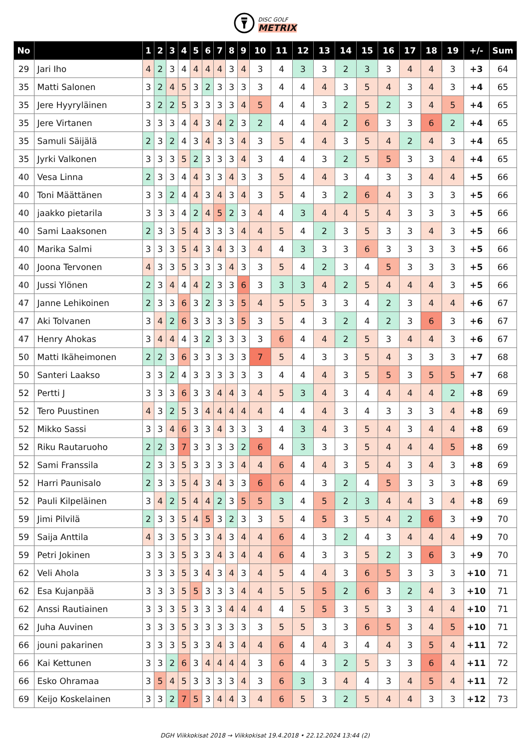DISC GOLF
METRIX
| No | | 1 | 2 | 3 | 4 | 5 | 6 | 7 | 8 | 9 | 10 | 11 | 12 | 13 | 14 | 15 | 16 | 17 | 18 | 19 | +/- | Sum |
| --- | --- | --- | --- | --- | --- | --- | --- | --- | --- | --- | --- | --- | --- | --- | --- | --- | --- | --- | --- | --- | --- | --- |
| 29 | Jari Iho | 4 | 2 | 3 | 4 | 4 | 4 | 4 | 3 | 4 | 3 | 4 | 3 | 3 | 2 | 3 | 3 | 4 | 4 | 3 | +3 | 64 |
| 35 | Matti Salonen | 3 | 2 | 4 | 5 | 3 | 2 | 3 | 3 | 3 | 3 | 4 | 4 | 4 | 3 | 5 | 4 | 3 | 4 | 3 | +4 | 65 |
| 35 | Jere Hyyryläinen | 3 | 2 | 2 | 5 | 3 | 3 | 3 | 3 | 4 | 5 | 4 | 4 | 3 | 2 | 5 | 2 | 3 | 4 | 5 | +4 | 65 |
| 35 | Jere Virtanen | 3 | 3 | 3 | 4 | 4 | 3 | 4 | 2 | 3 | 2 | 4 | 4 | 4 | 2 | 6 | 3 | 3 | 6 | 2 | +4 | 65 |
| 35 | Samuli Säijälä | 2 | 3 | 2 | 4 | 3 | 4 | 3 | 3 | 4 | 3 | 5 | 4 | 4 | 3 | 5 | 4 | 2 | 4 | 3 | +4 | 65 |
| 35 | Jyrki Valkonen | 3 | 3 | 3 | 5 | 2 | 3 | 3 | 3 | 4 | 3 | 4 | 4 | 3 | 2 | 5 | 5 | 3 | 3 | 4 | +4 | 65 |
| 40 | Vesa Linna | 2 | 3 | 3 | 4 | 4 | 3 | 3 | 4 | 3 | 3 | 5 | 4 | 4 | 3 | 4 | 3 | 3 | 4 | 4 | +5 | 66 |
| 40 | Toni Määttänen | 3 | 3 | 2 | 4 | 4 | 3 | 4 | 3 | 4 | 3 | 5 | 4 | 3 | 2 | 6 | 4 | 3 | 3 | 3 | +5 | 66 |
| 40 | jaakko pietarila | 3 | 3 | 3 | 4 | 2 | 4 | 5 | 2 | 3 | 4 | 4 | 3 | 4 | 4 | 5 | 4 | 3 | 3 | 3 | +5 | 66 |
| 40 | Sami Laaksonen | 2 | 3 | 3 | 5 | 4 | 3 | 3 | 3 | 4 | 4 | 5 | 4 | 2 | 3 | 5 | 3 | 3 | 4 | 3 | +5 | 66 |
| 40 | Marika Salmi | 3 | 3 | 3 | 5 | 4 | 3 | 4 | 3 | 3 | 4 | 4 | 3 | 3 | 3 | 6 | 3 | 3 | 3 | 3 | +5 | 66 |
| 40 | Joona Tervonen | 4 | 3 | 3 | 5 | 3 | 3 | 3 | 4 | 3 | 3 | 5 | 4 | 2 | 3 | 4 | 5 | 3 | 3 | 3 | +5 | 66 |
| 40 | Jussi Ylönen | 2 | 3 | 4 | 4 | 4 | 2 | 3 | 3 | 6 | 3 | 3 | 3 | 4 | 2 | 5 | 4 | 4 | 4 | 3 | +5 | 66 |
| 47 | Janne Lehikoinen | 2 | 3 | 3 | 6 | 3 | 2 | 3 | 3 | 5 | 4 | 5 | 5 | 3 | 3 | 4 | 2 | 3 | 4 | 4 | +6 | 67 |
| 47 | Aki Tolvanen | 3 | 4 | 2 | 6 | 3 | 3 | 3 | 3 | 5 | 3 | 5 | 4 | 3 | 2 | 4 | 2 | 3 | 6 | 3 | +6 | 67 |
| 47 | Henry Ahokas | 3 | 4 | 4 | 4 | 3 | 2 | 3 | 3 | 3 | 3 | 6 | 4 | 4 | 2 | 5 | 3 | 4 | 4 | 3 | +6 | 67 |
| 50 | Matti Ikäheimonen | 2 | 2 | 3 | 6 | 3 | 3 | 3 | 3 | 3 | 7 | 5 | 4 | 3 | 3 | 5 | 4 | 3 | 3 | 3 | +7 | 68 |
| 50 | Santeri Laakso | 3 | 3 | 2 | 4 | 3 | 3 | 3 | 3 | 3 | 3 | 4 | 4 | 4 | 3 | 5 | 5 | 3 | 5 | 5 | +7 | 68 |
| 52 | Pertti J | 3 | 3 | 3 | 6 | 3 | 3 | 4 | 4 | 3 | 4 | 5 | 3 | 4 | 3 | 4 | 4 | 4 | 4 | 2 | +8 | 69 |
| 52 | Tero Puustinen | 4 | 3 | 2 | 5 | 3 | 4 | 4 | 4 | 4 | 4 | 4 | 4 | 4 | 3 | 4 | 3 | 3 | 3 | 4 | +8 | 69 |
| 52 | Mikko Sassi | 3 | 3 | 4 | 6 | 3 | 3 | 4 | 3 | 3 | 3 | 4 | 3 | 4 | 3 | 5 | 4 | 3 | 4 | 4 | +8 | 69 |
| 52 | Riku Rautaruoho | 2 | 2 | 3 | 7 | 3 | 3 | 3 | 3 | 2 | 6 | 4 | 3 | 3 | 3 | 5 | 4 | 4 | 4 | 5 | +8 | 69 |
| 52 | Sami Franssila | 2 | 3 | 3 | 5 | 3 | 3 | 3 | 3 | 4 | 4 | 6 | 4 | 4 | 3 | 5 | 4 | 3 | 4 | 3 | +8 | 69 |
| 52 | Harri Paunisalo | 2 | 3 | 3 | 5 | 4 | 3 | 4 | 3 | 3 | 6 | 6 | 4 | 3 | 2 | 4 | 5 | 3 | 3 | 3 | +8 | 69 |
| 52 | Pauli Kilpeläinen | 3 | 4 | 2 | 5 | 4 | 4 | 2 | 3 | 5 | 5 | 3 | 4 | 5 | 2 | 3 | 4 | 4 | 3 | 4 | +8 | 69 |
| 59 | Jimi Pilvilä | 2 | 3 | 3 | 5 | 4 | 5 | 3 | 2 | 3 | 3 | 5 | 4 | 5 | 3 | 5 | 4 | 2 | 6 | 3 | +9 | 70 |
| 59 | Saija Anttila | 4 | 3 | 3 | 5 | 3 | 3 | 4 | 3 | 4 | 4 | 6 | 4 | 3 | 2 | 4 | 3 | 4 | 4 | 4 | +9 | 70 |
| 59 | Petri Jokinen | 3 | 3 | 3 | 5 | 3 | 3 | 4 | 3 | 4 | 4 | 6 | 4 | 3 | 3 | 5 | 2 | 3 | 6 | 3 | +9 | 70 |
| 62 | Veli Ahola | 3 | 3 | 3 | 5 | 3 | 4 | 3 | 4 | 3 | 4 | 5 | 4 | 4 | 3 | 6 | 5 | 3 | 3 | 3 | +10 | 71 |
| 62 | Esa Kujanpää | 3 | 3 | 3 | 5 | 5 | 3 | 3 | 3 | 4 | 4 | 5 | 5 | 5 | 2 | 6 | 3 | 2 | 4 | 3 | +10 | 71 |
| 62 | Anssi Rautiainen | 3 | 3 | 3 | 5 | 3 | 3 | 3 | 4 | 4 | 4 | 4 | 5 | 5 | 3 | 5 | 3 | 3 | 4 | 4 | +10 | 71 |
| 62 | Juha Auvinen | 3 | 3 | 3 | 5 | 3 | 3 | 3 | 3 | 3 | 3 | 5 | 5 | 3 | 3 | 6 | 5 | 3 | 4 | 5 | +10 | 71 |
| 66 | jouni pakarinen | 3 | 3 | 3 | 5 | 3 | 3 | 4 | 3 | 4 | 4 | 6 | 4 | 4 | 3 | 4 | 4 | 3 | 5 | 4 | +11 | 72 |
| 66 | Kai Kettunen | 3 | 3 | 2 | 6 | 3 | 4 | 4 | 4 | 4 | 3 | 6 | 4 | 3 | 2 | 5 | 3 | 3 | 6 | 4 | +11 | 72 |
| 66 | Esko Ohramaa | 3 | 5 | 4 | 5 | 3 | 3 | 3 | 3 | 4 | 3 | 6 | 3 | 3 | 4 | 4 | 3 | 4 | 5 | 4 | +11 | 72 |
| 69 | Keijo Koskelainen | 3 | 3 | 2 | 7 | 5 | 3 | 4 | 4 | 3 | 4 | 6 | 5 | 3 | 2 | 5 | 4 | 4 | 3 | 3 | +12 | 73 |
DGH Viikkokisat 2018 → Viikkokisat 19.4.2018 • 22.12.2024 13:44 (2)